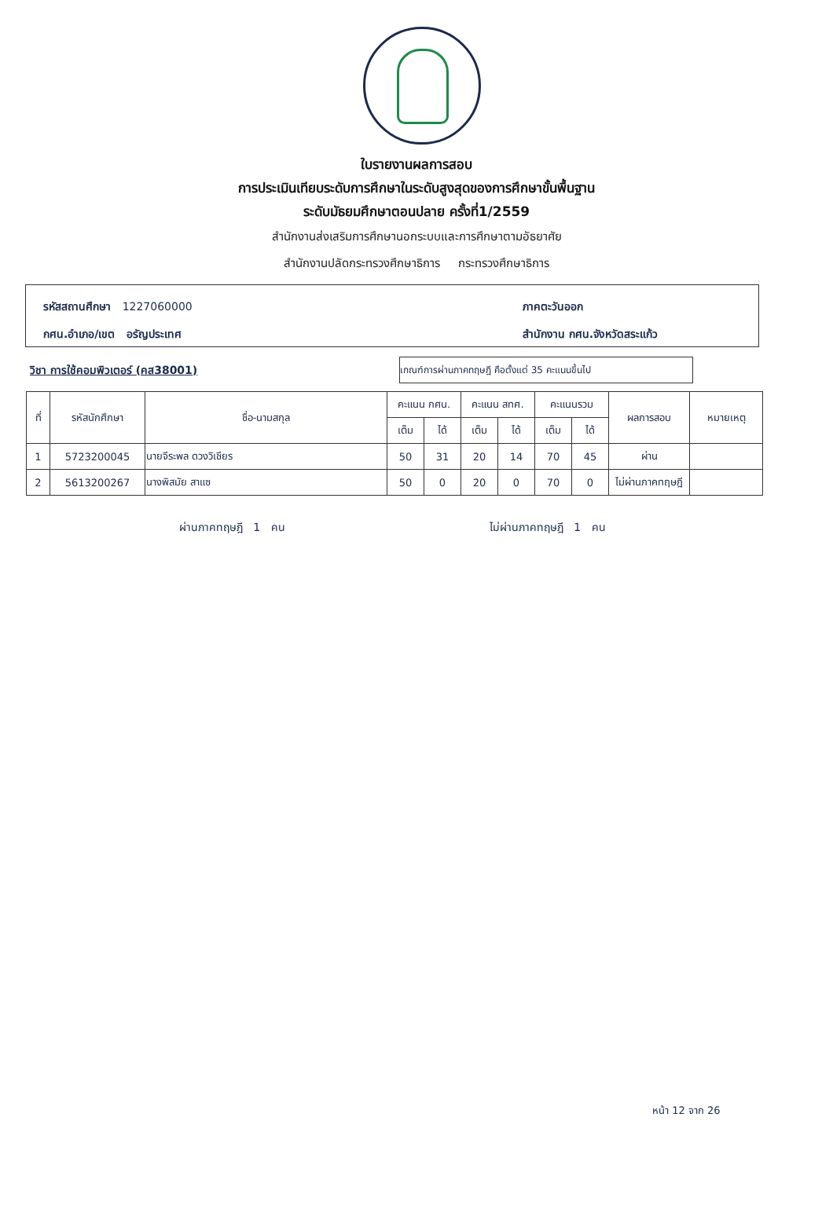ใบรายงานผลการสอบ
การประเมินเทียบระดับการศึกษาในระดับสูงสุดของการศึกษาขั้นพื้นฐาน
ระดับมัธยมศึกษาตอนปลาย ครั้งที่1/2559
สำนักงานส่งเสริมการศึกษานอกระบบและการศึกษาตามอัธยาศัย
สำนักงานปลัดกระทรวงศึกษาธิการ กระทรวงศึกษาธิการ
รหัสสถานศึกษา 1227060000
ภาคตะวันออก
กศน.อำเภอ/เขต อรัญประเทศ
สำนักงาน กศน.จังหวัดสระแก้ว
วิชา การใช้คอมพิวเตอร์ (คส38001)
เกณฑ์การผ่านภาคทฤษฎี คือตั้งแต่ 35 คะแนนขึ้นไป
| ที่ | รหัสนักศึกษา | ชื่อ-นามสกุล | คะแนน กศน. | | คะแนน สทศ. | | คะแนนรวม | | ผลการสอบ | หมายเหตุ |
| --- | --- | --- | --- | --- | --- | --- | --- | --- | --- | --- |
| | | | เต็ม | ได้ | เต็ม | ได้ | เต็ม | ได้ | | |
| 1 | 5723200045 | นายจีระพล ดวงวิเชียร | 50 | 31 | 20 | 14 | 70 | 45 | ผ่าน | |
| 2 | 5613200267 | นางพิสมัย สาแซ | 50 | 0 | 20 | 0 | 70 | 0 | ไม่ผ่านภาคทฤษฎี | |
ผ่านภาคทฤษฎี 1 คน ไม่ผ่านภาคทฤษฎี 1 คน
หน้า 12 จาก 26